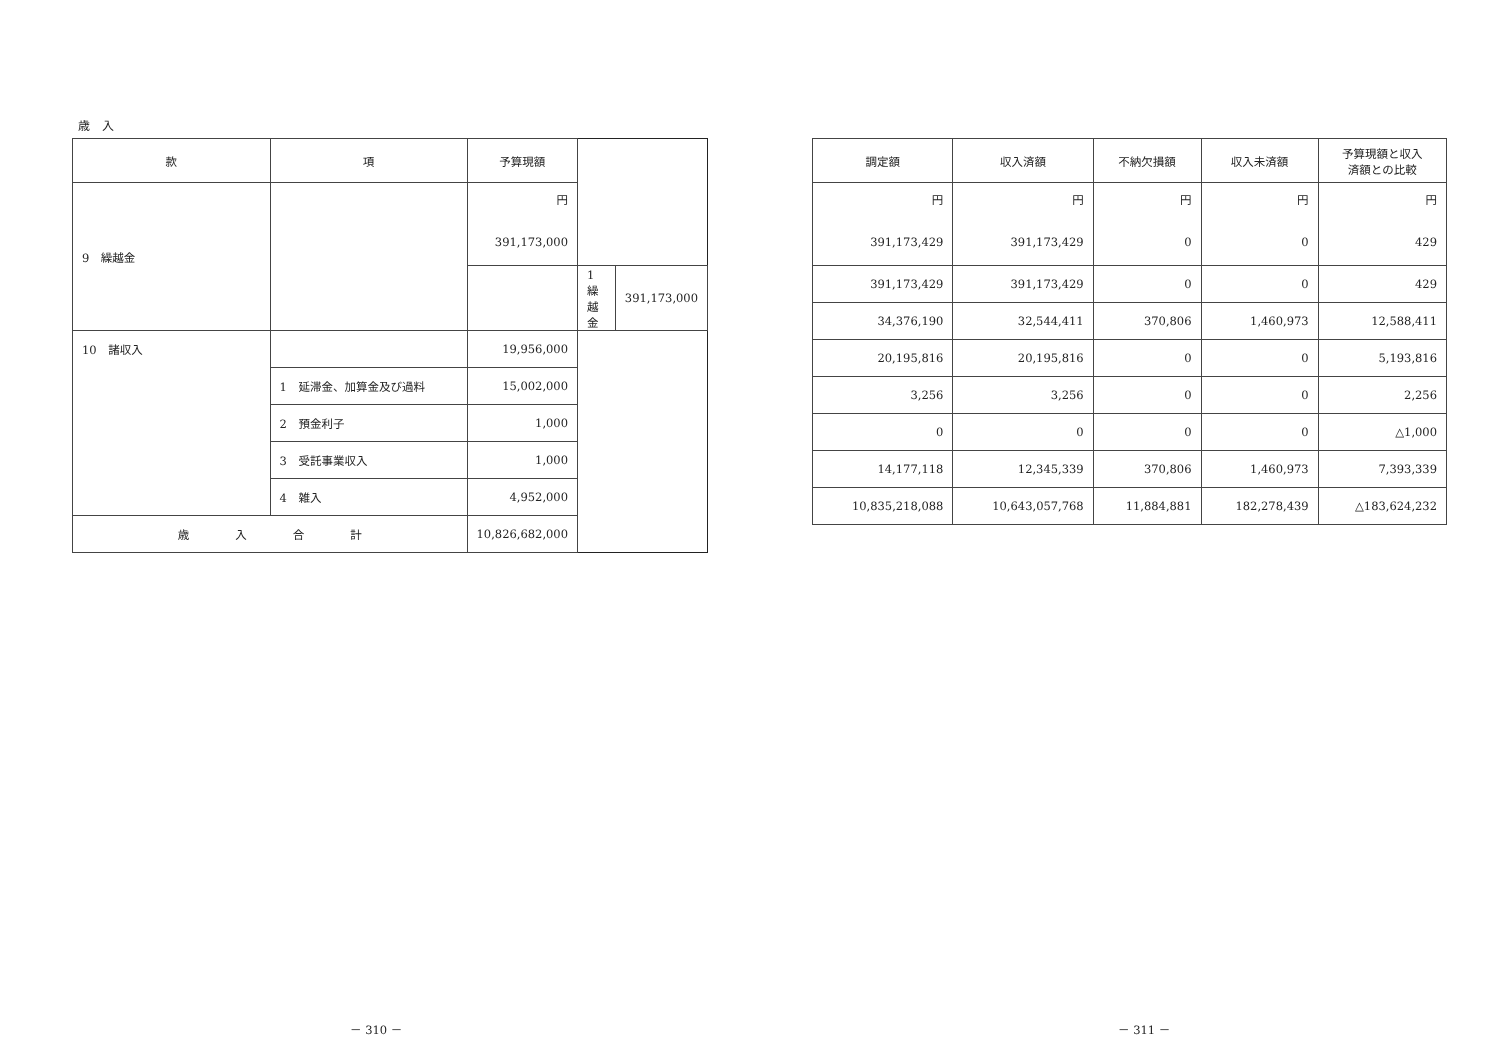歳　入
| 款 | 項 | 予算現額 | | |
| --- | --- | --- | --- | --- |
| 9 繰越金 | | 円 391,173,000 | | |
| | | | 1 繰越金 | 391,173,000 |
| 10 諸収入 | | 19,956,000 | | |
| | 1 延滞金、加算金及び過料 | 15,002,000 | | |
| | 2 預金利子 | 1,000 | | |
| | 3 受託事業収入 | 1,000 | | |
| | 4 雑入 | 4,952,000 | | |
| 歳 入 合 計 | | 10,826,682,000 | | |
| 調定額 | 収入済額 | 不納欠損額 | 収入未済額 | 予算現額と収入 済額との比較 |
| --- | --- | --- | --- | --- |
| 円 391,173,429 | 円 391,173,429 | 円 0 | 円 0 | 円 429 |
| 391,173,429 | 391,173,429 | 0 | 0 | 429 |
| 34,376,190 | 32,544,411 | 370,806 | 1,460,973 | 12,588,411 |
| 20,195,816 | 20,195,816 | 0 | 0 | 5,193,816 |
| 3,256 | 3,256 | 0 | 0 | 2,256 |
| 0 | 0 | 0 | 0 | △1,000 |
| 14,177,118 | 12,345,339 | 370,806 | 1,460,973 | 7,393,339 |
| 10,835,218,088 | 10,643,057,768 | 11,884,881 | 182,278,439 | △183,624,232 |
－ 310 － － 311 －